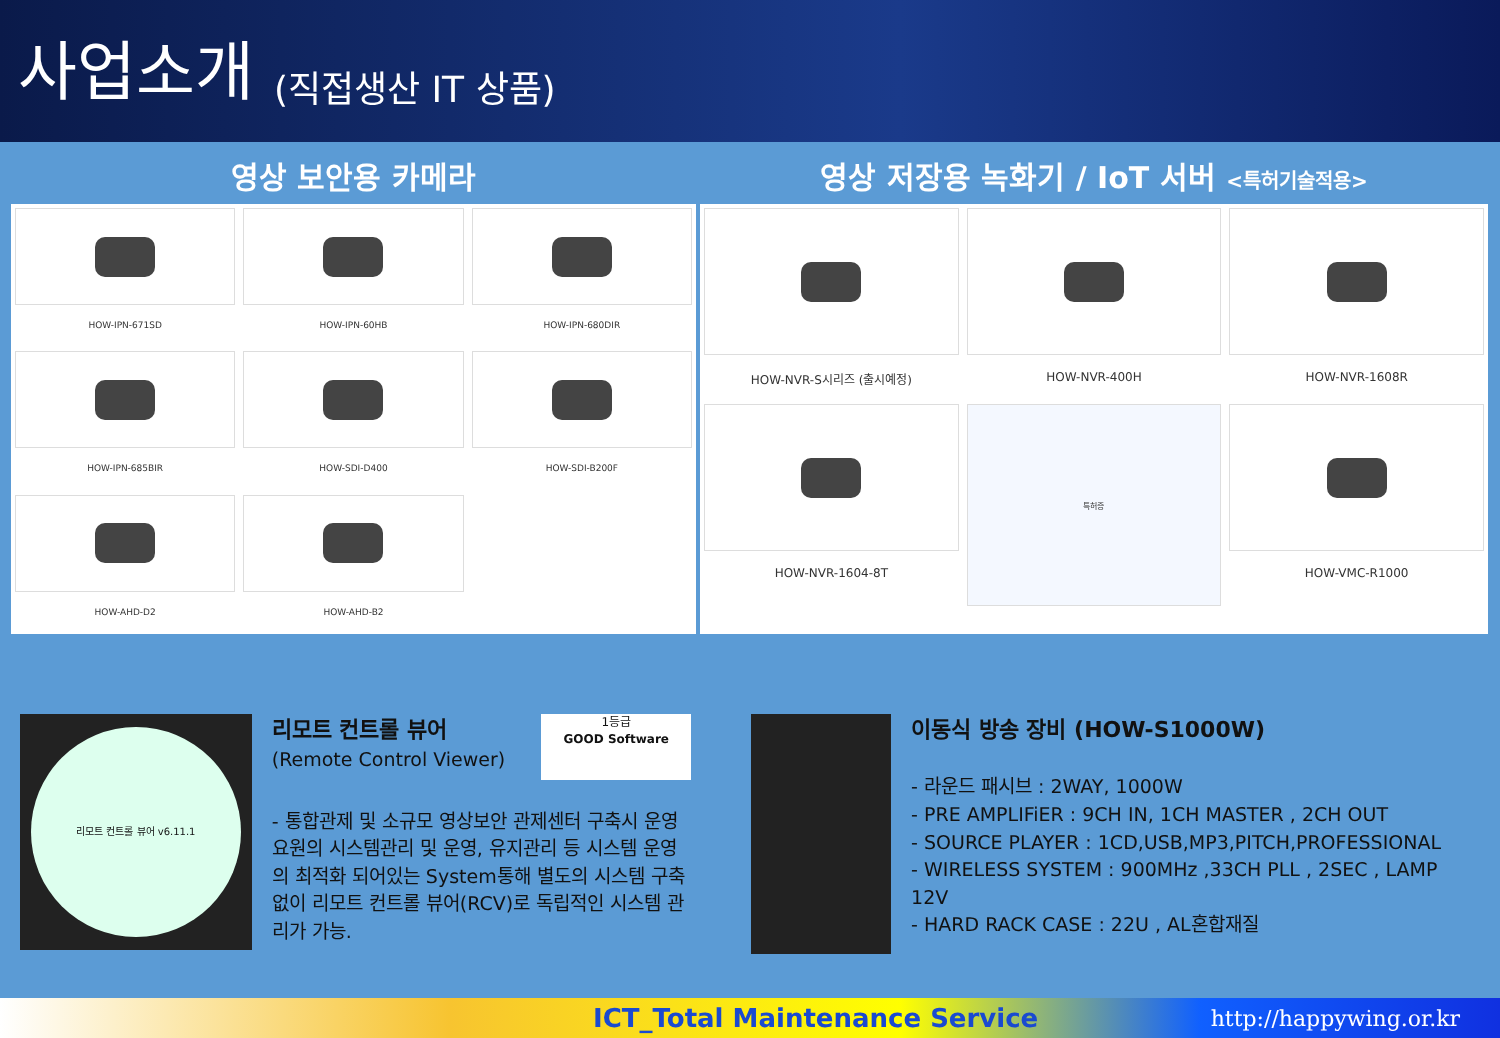사업소개
(직접생산 IT 상품)
영상 보안용 카메라
HOW-IPN-671SD
HOW-IPN-60HB
HOW-IPN-680DIR
HOW-IPN-685BIR
HOW-SDI-D400
HOW-SDI-B200F
HOW-AHD-D2
HOW-AHD-B2
영상 저장용 녹화기 / IoT 서버 <특허기술적용>
HOW-NVR-S시리즈 (출시예정)
HOW-NVR-400H
HOW-NVR-1608R
HOW-NVR-1604-8T
특허증
HOW-VMC-R1000
리모트 컨트롤 뷰어 v6.11.1
리모트 컨트롤 뷰어
(Remote Control Viewer)
1등급
GOOD Software
- 통합관제 및 소규모 영상보안 관제센터 구축시 운영요원의 시스템관리 및 운영, 유지관리 등 시스템 운영의 최적화 되어있는 System통해 별도의 시스템 구축 없이 리모트 컨트롤 뷰어(RCV)로 독립적인 시스템 관리가 가능.
이동식 방송 장비 (HOW-S1000W)
- 라운드 패시브 : 2WAY, 1000W
- PRE AMPLIFiER : 9CH IN, 1CH MASTER , 2CH OUT
- SOURCE PLAYER : 1CD,USB,MP3,PITCH,PROFESSIONAL
- WIRELESS SYSTEM : 900MHz ,33CH PLL , 2SEC , LAMP 12V
- HARD RACK CASE : 22U , AL혼합재질
ICT_Total Maintenance Service http://happywing.or.kr